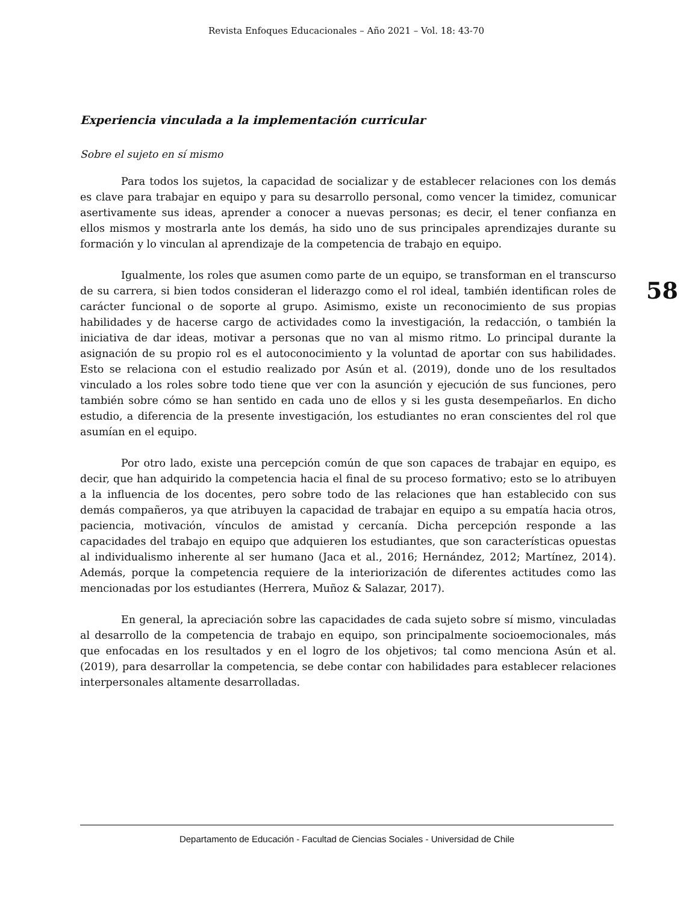Revista Enfoques Educacionales – Año 2021 – Vol. 18: 43-70
Experiencia vinculada a la implementación curricular
Sobre el sujeto en sí mismo
Para todos los sujetos, la capacidad de socializar y de establecer relaciones con los demás es clave para trabajar en equipo y para su desarrollo personal, como vencer la timidez, comunicar asertivamente sus ideas, aprender a conocer a nuevas personas; es decir, el tener confianza en ellos mismos y mostrarla ante los demás, ha sido uno de sus principales aprendizajes durante su formación y lo vinculan al aprendizaje de la competencia de trabajo en equipo.
Igualmente, los roles que asumen como parte de un equipo, se transforman en el transcurso de su carrera, si bien todos consideran el liderazgo como el rol ideal, también identifican roles de carácter funcional o de soporte al grupo. Asimismo, existe un reconocimiento de sus propias habilidades y de hacerse cargo de actividades como la investigación, la redacción, o también la iniciativa de dar ideas, motivar a personas que no van al mismo ritmo. Lo principal durante la asignación de su propio rol es el autoconocimiento y la voluntad de aportar con sus habilidades. Esto se relaciona con el estudio realizado por Asún et al. (2019), donde uno de los resultados vinculado a los roles sobre todo tiene que ver con la asunción y ejecución de sus funciones, pero también sobre cómo se han sentido en cada uno de ellos y si les gusta desempeñarlos. En dicho estudio, a diferencia de la presente investigación, los estudiantes no eran conscientes del rol que asumían en el equipo.
Por otro lado, existe una percepción común de que son capaces de trabajar en equipo, es decir, que han adquirido la competencia hacia el final de su proceso formativo; esto se lo atribuyen a la influencia de los docentes, pero sobre todo de las relaciones que han establecido con sus demás compañeros, ya que atribuyen la capacidad de trabajar en equipo a su empatía hacia otros, paciencia, motivación, vínculos de amistad y cercanía. Dicha percepción responde a las capacidades del trabajo en equipo que adquieren los estudiantes, que son características opuestas al individualismo inherente al ser humano (Jaca et al., 2016; Hernández, 2012; Martínez, 2014). Además, porque la competencia requiere de la interiorización de diferentes actitudes como las mencionadas por los estudiantes (Herrera, Muñoz & Salazar, 2017).
En general, la apreciación sobre las capacidades de cada sujeto sobre sí mismo, vinculadas al desarrollo de la competencia de trabajo en equipo, son principalmente socioemocionales, más que enfocadas en los resultados y en el logro de los objetivos; tal como menciona Asún et al. (2019), para desarrollar la competencia, se debe contar con habilidades para establecer relaciones interpersonales altamente desarrolladas.
58
Departamento de Educación - Facultad de Ciencias Sociales - Universidad de Chile